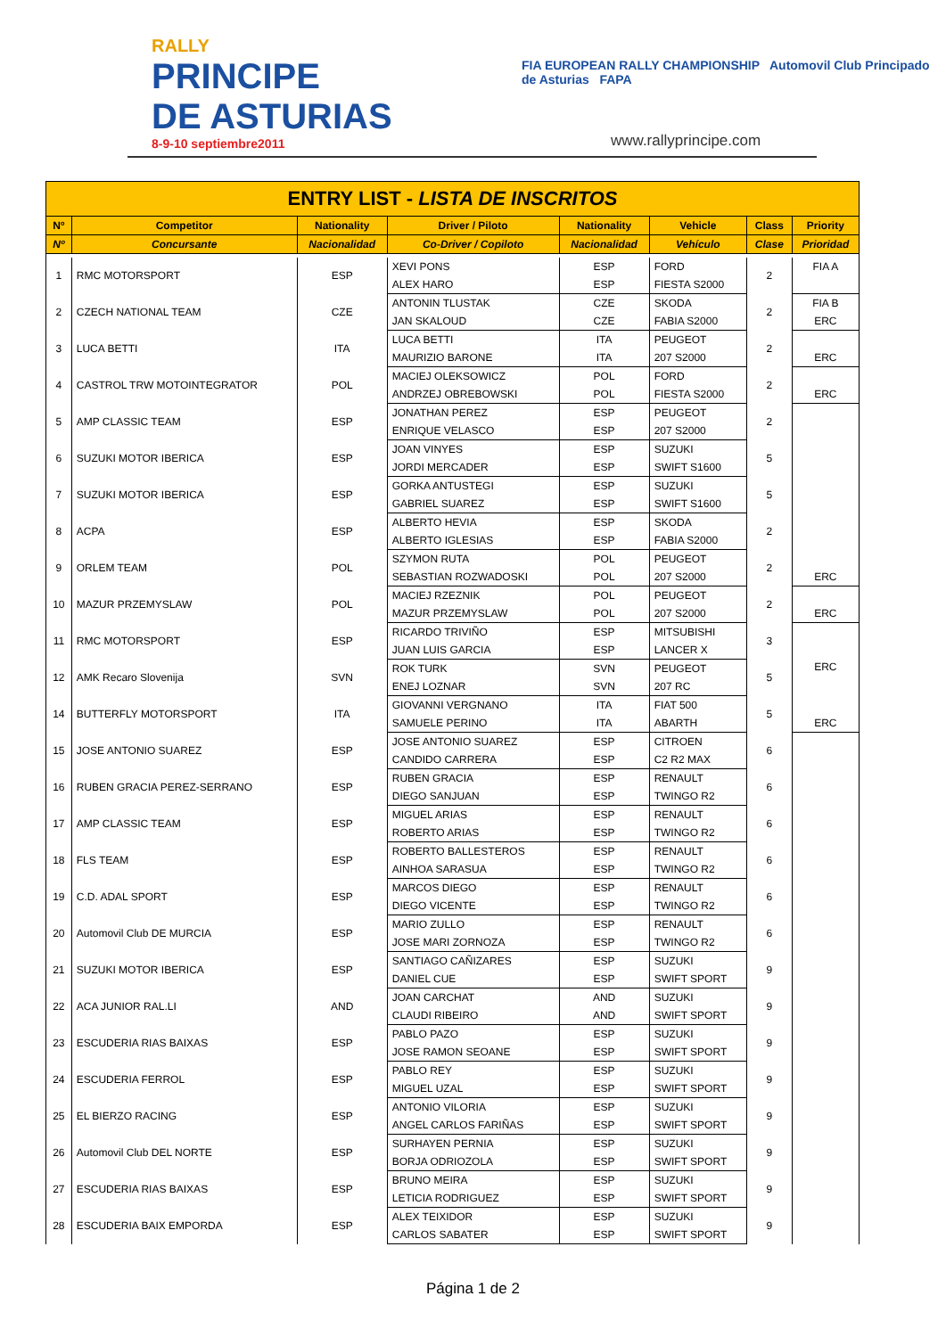RALLY
PRINCIPE
DE ASTURIAS
8-9-10 septiembre2011
FIA EUROPEAN RALLY CHAMPIONSHIP Automovil Club Principado de Asturias FAPA
www.rallyprincipe.com
| ENTRY LIST - LISTA DE INSCRITOS | | | | | | | |
| Nº | Competitor | Nationality | Driver / Piloto | Nationality | Vehicle | Class | Priority |
| Nº | Concursante | Nacionalidad | Co-Driver / Copiloto | Nacionalidad | Vehículo | Clase | Prioridad |
| 1 | RMC MOTORSPORT | ESP | XEVI PONS | ESP | FORD | 2 | FIA A |
| | | | ALEX HARO | ESP | FIESTA S2000 | | |
| 2 | CZECH NATIONAL TEAM | CZE | ANTONIN TLUSTAK | CZE | SKODA | 2 | FIA B |
| | | | JAN SKALOUD | CZE | FABIA S2000 | | ERC |
| 3 | LUCA BETTI | ITA | LUCA BETTI | ITA | PEUGEOT | 2 | |
| | | | MAURIZIO BARONE | ITA | 207 S2000 | | ERC |
| 4 | CASTROL TRW MOTOINTEGRATOR | POL | MACIEJ OLEKSOWICZ | POL | FORD | 2 | |
| | | | ANDRZEJ OBREBOWSKI | POL | FIESTA S2000 | | ERC |
| 5 | AMP CLASSIC TEAM | ESP | JONATHAN PEREZ | ESP | PEUGEOT | 2 | |
| | | | ENRIQUE VELASCO | ESP | 207 S2000 | | |
| 6 | SUZUKI MOTOR IBERICA | ESP | JOAN VINYES | ESP | SUZUKI | 5 | |
| | | | JORDI MERCADER | ESP | SWIFT S1600 | | |
| 7 | SUZUKI MOTOR IBERICA | ESP | GORKA ANTUSTEGI | ESP | SUZUKI | 5 | |
| | | | GABRIEL SUAREZ | ESP | SWIFT S1600 | | |
| 8 | ACPA | ESP | ALBERTO HEVIA | ESP | SKODA | 2 | |
| | | | ALBERTO IGLESIAS | ESP | FABIA S2000 | | |
| 9 | ORLEM TEAM | POL | SZYMON RUTA | POL | PEUGEOT | 2 | |
| | | | SEBASTIAN ROZWADOSKI | POL | 207 S2000 | | ERC |
| 10 | MAZUR PRZEMYSLAW | POL | MACIEJ RZEZNIK | POL | PEUGEOT | 2 | |
| | | | MAZUR PRZEMYSLAW | POL | 207 S2000 | | ERC |
| 11 | RMC MOTORSPORT | ESP | RICARDO TRIVIÑO | ESP | MITSUBISHI | 3 | |
| | | | JUAN LUIS GARCIA | ESP | LANCER X | | |
| 12 | AMK Recaro Slovenija | SVN | ROK TURK | SVN | PEUGEOT | 5 | ERC |
| | | | ENEJ LOZNAR | SVN | 207 RC | | |
| 14 | BUTTERFLY MOTORSPORT | ITA | GIOVANNI VERGNANO | ITA | FIAT 500 | 5 | |
| | | | SAMUELE PERINO | ITA | ABARTH | | ERC |
| 15 | JOSE ANTONIO SUAREZ | ESP | JOSE ANTONIO SUAREZ | ESP | CITROEN | 6 | |
| | | | CANDIDO CARRERA | ESP | C2 R2 MAX | | |
| 16 | RUBEN GRACIA PEREZ-SERRANO | ESP | RUBEN GRACIA | ESP | RENAULT | 6 | |
| | | | DIEGO SANJUAN | ESP | TWINGO R2 | | |
| 17 | AMP CLASSIC TEAM | ESP | MIGUEL ARIAS | ESP | RENAULT | 6 | |
| | | | ROBERTO ARIAS | ESP | TWINGO R2 | | |
| 18 | FLS TEAM | ESP | ROBERTO BALLESTEROS | ESP | RENAULT | 6 | |
| | | | AINHOA SARASUA | ESP | TWINGO R2 | | |
| 19 | C.D. ADAL SPORT | ESP | MARCOS DIEGO | ESP | RENAULT | 6 | |
| | | | DIEGO VICENTE | ESP | TWINGO R2 | | |
| 20 | Automovil Club DE MURCIA | ESP | MARIO ZULLO | ESP | RENAULT | 6 | |
| | | | JOSE MARI ZORNOZA | ESP | TWINGO R2 | | |
| 21 | SUZUKI MOTOR IBERICA | ESP | SANTIAGO CAÑIZARES | ESP | SUZUKI | 9 | |
| | | | DANIEL CUE | ESP | SWIFT SPORT | | |
| 22 | ACA JUNIOR RAL.LI | AND | JOAN CARCHAT | AND | SUZUKI | 9 | |
| | | | CLAUDI RIBEIRO | AND | SWIFT SPORT | | |
| 23 | ESCUDERIA RIAS BAIXAS | ESP | PABLO PAZO | ESP | SUZUKI | 9 | |
| | | | JOSE RAMON SEOANE | ESP | SWIFT SPORT | | |
| 24 | ESCUDERIA FERROL | ESP | PABLO REY | ESP | SUZUKI | 9 | |
| | | | MIGUEL UZAL | ESP | SWIFT SPORT | | |
| 25 | EL BIERZO RACING | ESP | ANTONIO VILORIA | ESP | SUZUKI | 9 | |
| | | | ANGEL CARLOS FARIÑAS | ESP | SWIFT SPORT | | |
| 26 | Automovil Club DEL NORTE | ESP | SURHAYEN PERNIA | ESP | SUZUKI | 9 | |
| | | | BORJA ODRIOZOLA | ESP | SWIFT SPORT | | |
| 27 | ESCUDERIA RIAS BAIXAS | ESP | BRUNO MEIRA | ESP | SUZUKI | 9 | |
| | | | LETICIA RODRIGUEZ | ESP | SWIFT SPORT | | |
| 28 | ESCUDERIA BAIX EMPORDA | ESP | ALEX TEIXIDOR | ESP | SUZUKI | 9 | |
| | | | CARLOS SABATER | ESP | SWIFT SPORT | | |
Página 1 de 2